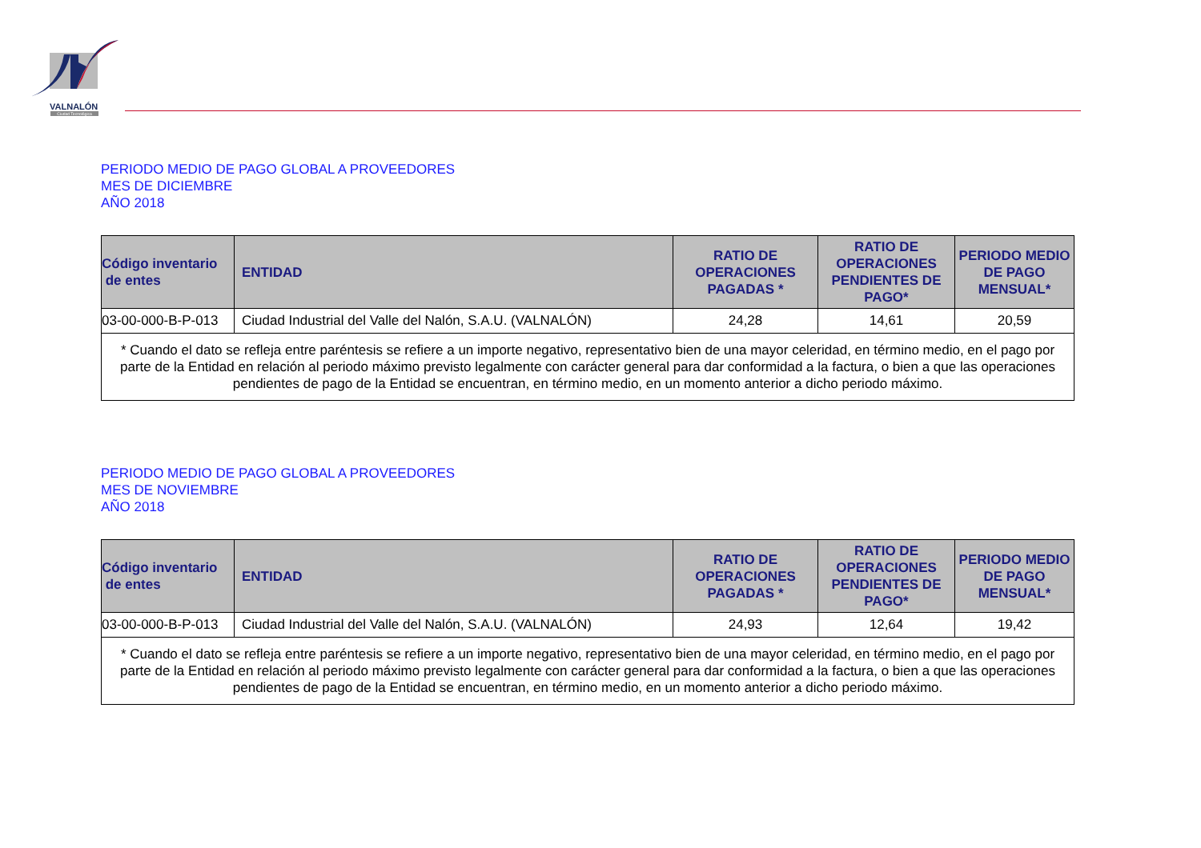VALNALÓN
Ciudad Tecnológica
PERIODO MEDIO DE PAGO GLOBAL A PROVEEDORES
MES DE DICIEMBRE
AÑO 2018
| Código inventario de entes | ENTIDAD | RATIO DE OPERACIONES PAGADAS * | RATIO DE OPERACIONES PENDIENTES DE PAGO* | PERIODO MEDIO DE PAGO MENSUAL* |
| --- | --- | --- | --- | --- |
| 03-00-000-B-P-013 | Ciudad Industrial del Valle del Nalón, S.A.U. (VALNALÓN) | 24,28 | 14,61 | 20,59 |
| * Cuando el dato se refleja entre paréntesis se refiere a un importe negativo, representativo bien de una mayor celeridad, en término medio, en el pago por parte de la Entidad en relación al periodo máximo previsto legalmente con carácter general para dar conformidad a la factura, o bien a que las operaciones pendientes de pago de la Entidad se encuentran, en término medio, en un momento anterior a dicho periodo máximo. | | | | |
PERIODO MEDIO DE PAGO GLOBAL A PROVEEDORES
MES DE NOVIEMBRE
AÑO 2018
| Código inventario de entes | ENTIDAD | RATIO DE OPERACIONES PAGADAS * | RATIO DE OPERACIONES PENDIENTES DE PAGO* | PERIODO MEDIO DE PAGO MENSUAL* |
| --- | --- | --- | --- | --- |
| 03-00-000-B-P-013 | Ciudad Industrial del Valle del Nalón, S.A.U. (VALNALÓN) | 24,93 | 12,64 | 19,42 |
| * Cuando el dato se refleja entre paréntesis se refiere a un importe negativo, representativo bien de una mayor celeridad, en término medio, en el pago por parte de la Entidad en relación al periodo máximo previsto legalmente con carácter general para dar conformidad a la factura, o bien a que las operaciones pendientes de pago de la Entidad se encuentran, en término medio, en un momento anterior a dicho periodo máximo. | | | | |